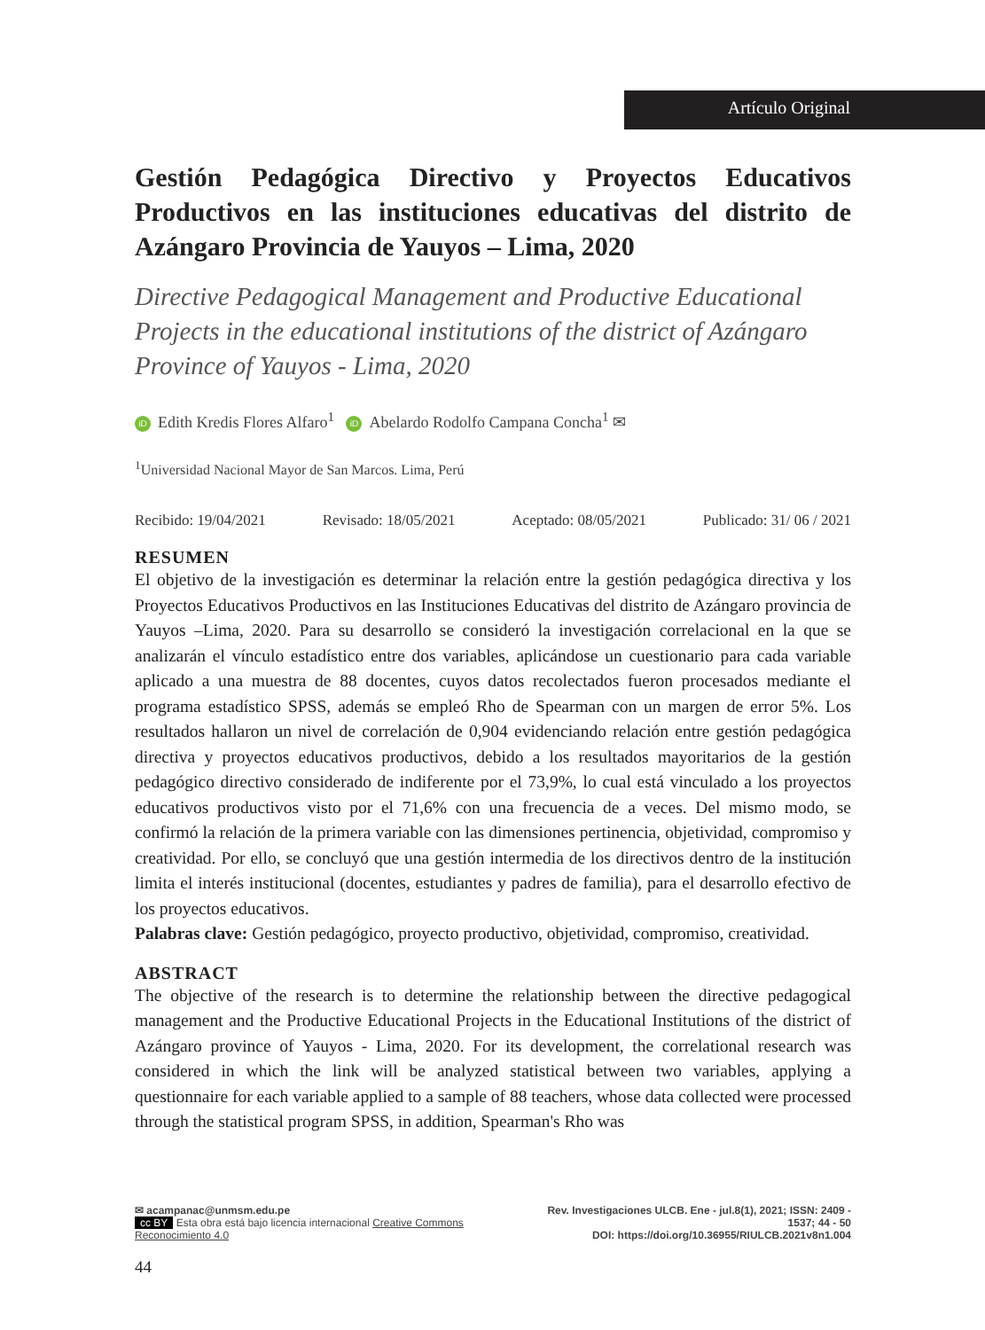Artículo Original
Gestión Pedagógica Directivo y Proyectos Educativos Productivos en las instituciones educativas del distrito de Azángaro Provincia de Yauyos – Lima, 2020
Directive Pedagogical Management and Productive Educational Projects in the educational institutions of the district of Azángaro Province of Yauyos - Lima, 2020
iD Edith Kredis Flores Alfaro<sup>1</sup> iD Abelardo Rodolfo Campana Concha<sup>1</sup> ✉
<sup>1</sup> Universidad Nacional Mayor de San Marcos. Lima, Perú
Recibido: 19/04/2021 Revisado: 18/05/2021 Aceptado: 08/05/2021 Publicado: 31/ 06 / 2021
RESUMEN
El objetivo de la investigación es determinar la relación entre la gestión pedagógica directiva y los Proyectos Educativos Productivos en las Instituciones Educativas del distrito de Azángaro provincia de Yauyos –Lima, 2020. Para su desarrollo se consideró la investigación correlacional en la que se analizarán el vínculo estadístico entre dos variables, aplicándose un cuestionario para cada variable aplicado a una muestra de 88 docentes, cuyos datos recolectados fueron procesados mediante el programa estadístico SPSS, además se empleó Rho de Spearman con un margen de error 5%. Los resultados hallaron un nivel de correlación de 0,904 evidenciando relación entre gestión pedagógica directiva y proyectos educativos productivos, debido a los resultados mayoritarios de la gestión pedagógico directivo considerado de indiferente por el 73,9%, lo cual está vinculado a los proyectos educativos productivos visto por el 71,6% con una frecuencia de a veces. Del mismo modo, se confirmó la relación de la primera variable con las dimensiones pertinencia, objetividad, compromiso y creatividad. Por ello, se concluyó que una gestión intermedia de los directivos dentro de la institución limita el interés institucional (docentes, estudiantes y padres de familia), para el desarrollo efectivo de los proyectos educativos.
Palabras clave: Gestión pedagógico, proyecto productivo, objetividad, compromiso, creatividad.
ABSTRACT
The objective of the research is to determine the relationship between the directive pedagogical management and the Productive Educational Projects in the Educational Institutions of the district of Azángaro province of Yauyos - Lima, 2020. For its development, the correlational research was considered in which the link will be analyzed statistical between two variables, applying a questionnaire for each variable applied to a sample of 88 teachers, whose data collected were processed through the statistical program SPSS, in addition, Spearman's Rho was
✉ acampanac@unmsm.edu.pe
cc BY Esta obra está bajo licencia internacional Creative Commons Reconocimiento 4.0
Rev. Investigaciones ULCB. Ene - jul.8(1), 2021; ISSN: 2409 - 1537; 44 - 50
DOI: https://doi.org/10.36955/RIULCB.2021v8n1.004
44